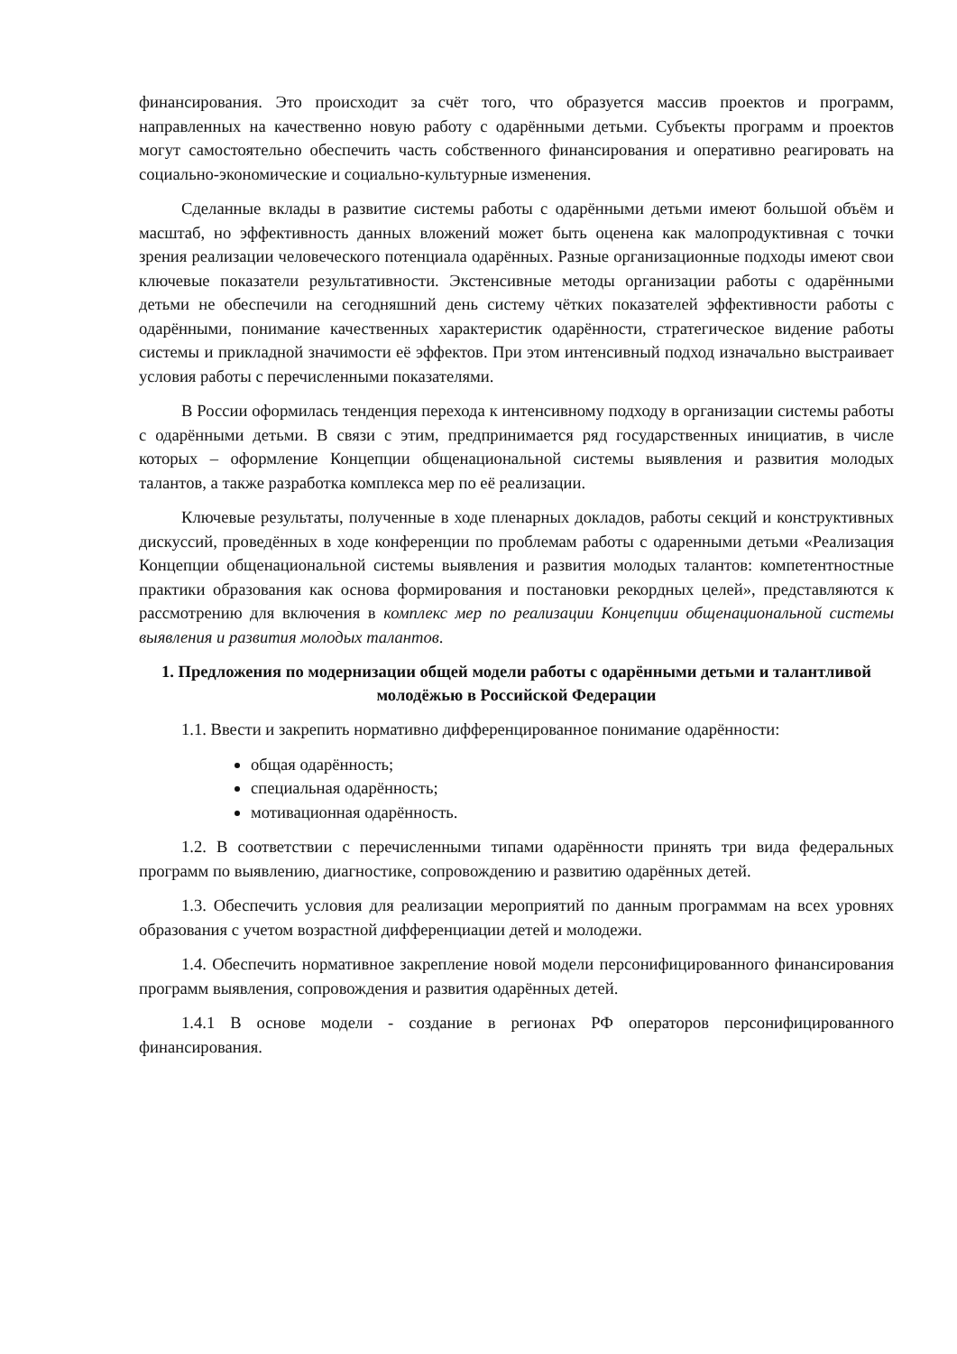финансирования. Это происходит за счёт того, что образуется массив проектов и программ, направленных на качественно новую работу с одарёнными детьми. Субъекты программ и проектов могут самостоятельно обеспечить часть собственного финансирования и оперативно реагировать на социально-экономические и социально-культурные изменения.
Сделанные вклады в развитие системы работы с одарёнными детьми имеют большой объём и масштаб, но эффективность данных вложений может быть оценена как малопродуктивная с точки зрения реализации человеческого потенциала одарённых. Разные организационные подходы имеют свои ключевые показатели результативности. Экстенсивные методы организации работы с одарёнными детьми не обеспечили на сегодняшний день систему чётких показателей эффективности работы с одарёнными, понимание качественных характеристик одарённости, стратегическое видение работы системы и прикладной значимости её эффектов. При этом интенсивный подход изначально выстраивает условия работы с перечисленными показателями.
В России оформилась тенденция перехода к интенсивному подходу в организации системы работы с одарёнными детьми. В связи с этим, предпринимается ряд государственных инициатив, в числе которых – оформление Концепции общенациональной системы выявления и развития молодых талантов, а также разработка комплекса мер по её реализации.
Ключевые результаты, полученные в ходе пленарных докладов, работы секций и конструктивных дискуссий, проведённых в ходе конференции по проблемам работы с одаренными детьми «Реализация Концепции общенациональной системы выявления и развития молодых талантов: компетентностные практики образования как основа формирования и постановки рекордных целей», представляются к рассмотрению для включения в комплекс мер по реализации Концепции общенациональной системы выявления и развития молодых талантов.
1. Предложения по модернизации общей модели работы с одарёнными детьми и талантливой молодёжью в Российской Федерации
1.1. Ввести и закрепить нормативно дифференцированное понимание одарённости:
общая одарённость;
специальная одарённость;
мотивационная одарённость.
1.2. В соответствии с перечисленными типами одарённости принять три вида федеральных программ по выявлению, диагностике, сопровождению и развитию одарённых детей.
1.3. Обеспечить условия для реализации мероприятий по данным программам на всех уровнях образования с учетом возрастной дифференциации детей и молодежи.
1.4. Обеспечить нормативное закрепление новой модели персонифицированного финансирования программ выявления, сопровождения и развития одарённых детей.
1.4.1 В основе модели - создание в регионах РФ операторов персонифицированного финансирования.